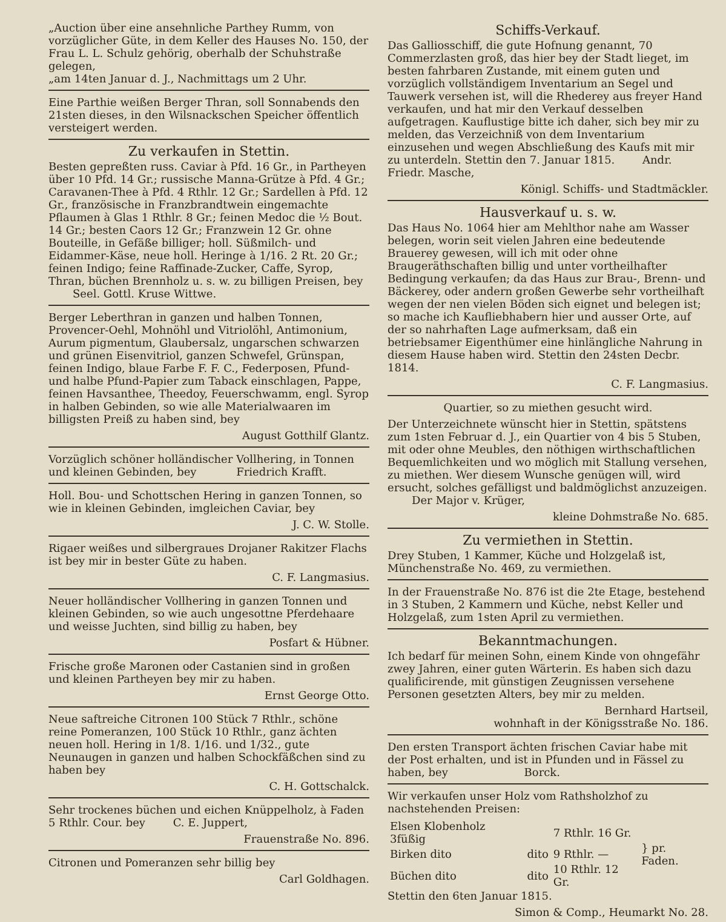„Auction über eine ansehnliche Parthey Rumm, von vorzüglicher Güte, in dem Keller des Hauses No. 150, der Frau L. L. Schulz gehörig, oberhalb der Schuhstraße gelegen,
„am 14ten Januar d. J., Nachmittags um 2 Uhr.
Eine Parthie weißen Berger Thran, soll Sonnabends den 21sten dieses, in den Wilsnackschen Speicher öffentlich versteigert werden.
Zu verkaufen in Stettin.
Besten gepreßten russ. Caviar à Pfd. 16 Gr., in Partheyen über 10 Pfd. 14 Gr.; russische Manna-Grütze à Pfd. 4 Gr.; Caravanen-Thee à Pfd. 4 Rthlr. 12 Gr.; Sardellen à Pfd. 12 Gr., französische in Franzbrandtwein eingemachte Pflaumen à Glas 1 Rthlr. 8 Gr.; feinen Medoc die ½ Bout. 14 Gr.; besten Caors 12 Gr.; Franzwein 12 Gr. ohne Bouteille, in Gefäße billiger; holl. Süßmilch- und Eidammer-Käse, neue holl. Heringe à 1/16. 2 Rt. 20 Gr.; feinen Indigo; feine Raffinade-Zucker, Caffe, Syrop, Thran, büchen Brennholz u. s. w. zu billigen Preisen, bey Seel. Gottl. Kruse Wittwe.
Berger Leberthran in ganzen und halben Tonnen, Provencer-Oehl, Mohnöhl und Vitriolöhl, Antimonium, Aurum pigmentum, Glaubersalz, ungarschen schwarzen und grünen Eisenvitriol, ganzen Schwefel, Grünspan, feinen Indigo, blaue Farbe F. F. C., Federposen, Pfund- und halbe Pfund-Papier zum Taback einschlagen, Pappe, feinen Havsanthee, Theedoy, Feuerschwamm, engl. Syrop in halben Gebinden, so wie alle Materialwaaren im billigsten Preiß zu haben sind, bey
August Gotthilf Glantz.
Vorzüglich schöner holländischer Vollhering, in Tonnen und kleinen Gebinden, bey Friedrich Krafft.
Holl. Bou- und Schottschen Hering in ganzen Tonnen, so wie in kleinen Gebinden, imgleichen Caviar, bey
J. C. W. Stolle.
Rigaer weißes und silbergraues Drojaner Rakitzer Flachs ist bey mir in bester Güte zu haben.
C. F. Langmasius.
Neuer holländischer Vollhering in ganzen Tonnen und kleinen Gebinden, so wie auch ungesottne Pferdehaare und weisse Juchten, sind billig zu haben, bey
Posfart & Hübner.
Frische große Maronen oder Castanien sind in großen und kleinen Partheyen bey mir zu haben.
Ernst George Otto.
Neue saftreiche Citronen 100 Stück 7 Rthlr., schöne reine Pomeranzen, 100 Stück 10 Rthlr., ganz ächten neuen holl. Hering in 1/8. 1/16. und 1/32., gute Neunaugen in ganzen und halben Schockfäßchen sind zu haben bey
C. H. Gottschalck.
Sehr trockenes büchen und eichen Knüppelholz, à Faden 5 Rthlr. Cour. bey C. E. Juppert,
Frauenstraße No. 896.
Citronen und Pomeranzen sehr billig bey
Carl Goldhagen.
Schiffs-Verkauf.
Das Galliosschiff, die gute Hofnung genannt, 70 Commerzlasten groß, das hier bey der Stadt lieget, im besten fahrbaren Zustande, mit einem guten und vorzüglich vollständigem Inventarium an Segel und Tauwerk versehen ist, will die Rhederey aus freyer Hand verkaufen, und hat mir den Verkauf desselben aufgetragen. Kauflustige bitte ich daher, sich bey mir zu melden, das Verzeichniß von dem Inventarium einzusehen und wegen Abschließung des Kaufs mit mir zu unterdeln. Stettin den 7. Januar 1815. Andr. Friedr. Masche,
Königl. Schiffs- und Stadtmäckler.
Hausverkauf u. s. w.
Das Haus No. 1064 hier am Mehlthor nahe am Wasser belegen, worin seit vielen Jahren eine bedeutende Brauerey gewesen, will ich mit oder ohne Braugeräthschaften billig und unter vortheilhafter Bedingung verkaufen; da das Haus zur Brau-, Brenn- und Bäckerey, oder andern großen Gewerbe sehr vortheilhaft wegen der nen vielen Böden sich eignet und belegen ist; so mache ich Kaufliebhabern hier und ausser Orte, auf der so nahrhaften Lage aufmerksam, daß ein betriebsamer Eigenthümer eine hinlängliche Nahrung in diesem Hause haben wird. Stettin den 24sten Decbr. 1814.
C. F. Langmasius.
Quartier, so zu miethen gesucht wird.
Der Unterzeichnete wünscht hier in Stettin, spätstens zum 1sten Februar d. J., ein Quartier von 4 bis 5 Stuben, mit oder ohne Meubles, den nöthigen wirthschaftlichen Bequemlichkeiten und wo möglich mit Stallung versehen, zu miethen. Wer diesem Wunsche genügen will, wird ersucht, solches gefälligst und baldmöglichst anzuzeigen. Der Major v. Krüger,
kleine Dohmstraße No. 685.
Zu vermiethen in Stettin.
Drey Stuben, 1 Kammer, Küche und Holzgelaß ist, Münchenstraße No. 469, zu vermiethen.
In der Frauenstraße No. 876 ist die 2te Etage, bestehend in 3 Stuben, 2 Kammern und Küche, nebst Keller und Holzgelaß, zum 1sten April zu vermiethen.
Bekanntmachungen.
Ich bedarf für meinen Sohn, einem Kinde von ohngefähr zwey Jahren, einer guten Wärterin. Es haben sich dazu qualificirende, mit günstigen Zeugnissen versehene Personen gesetzten Alters, bey mir zu melden.
Bernhard Hartseil,
wohnhaft in der Königsstraße No. 186.
Den ersten Transport ächten frischen Caviar habe mit der Post erhalten, und ist in Pfunden und in Fässel zu haben, bey Borck.
Wir verkaufen unser Holz vom Rathsholzhof zu nachstehenden Preisen:
| Elsen Klobenholz 3füßig | | 7 Rthlr. 16 Gr. | } pr. Faden. |
| Birken dito | dito | 9 Rthlr. — | |
| Büchen dito | dito | 10 Rthlr. 12 Gr. | |
Stettin den 6ten Januar 1815.
Simon & Comp., Heumarkt No. 28.